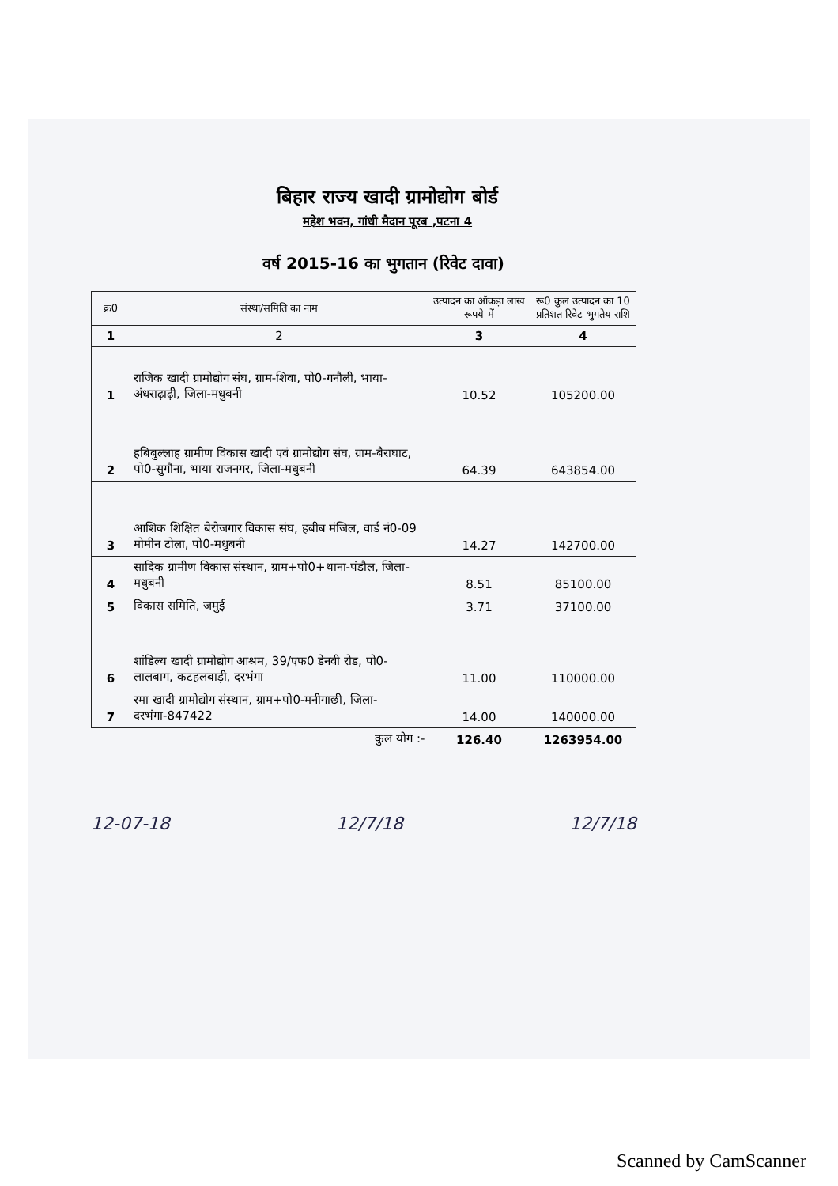बिहार राज्य खादी ग्रामोद्योग बोर्ड
महेश भवन, गांधी मैदान पूरब ,पटना 4
वर्ष 2015-16 का भुगतान (रिवेट दावा)
| क्र0 | संस्था/समिति का नाम | उत्पादन का ऑकड़ा लाख रूपये में | रू0 कुल उत्पादन का 10 प्रतिशत रिवेट भुगतेय राशि |
| --- | --- | --- | --- |
| 1 | 2 | 3 | 4 |
| 1 | राजिक खादी ग्रामोद्योग संघ, ग्राम-शिवा, पो0-गनौली, भाया-अंधराढ़ाढ़ी, जिला-मधुबनी | 10.52 | 105200.00 |
| 2 | हबिबुल्लाह ग्रामीण विकास खादी एवं ग्रामोद्योग संघ, ग्राम-बैराघाट, पो0-सुगौना, भाया राजनगर, जिला-मधुबनी | 64.39 | 643854.00 |
| 3 | आशिक शिक्षित बेरोजगार विकास संघ, हबीब मंजिल, वार्ड नं0-09 मोमीन टोला, पो0-मधुबनी | 14.27 | 142700.00 |
| 4 | सादिक ग्रामीण विकास संस्थान, ग्राम+पो0+थाना-पंडौल, जिला-मधुबनी | 8.51 | 85100.00 |
| 5 | विकास समिति, जमुई | 3.71 | 37100.00 |
| 6 | शांडिल्य खादी ग्रामोद्योग आश्रम, 39/एफ0 डेनवी रोड, पो0-लालबाग, कटहलबाड़ी, दरभंगा | 11.00 | 110000.00 |
| 7 | रमा खादी ग्रामोद्योग संस्थान, ग्राम+पो0-मनीगाछी, जिला-दरभंगा-847422 | 14.00 | 140000.00 |
| | कुल योग :- | 126.40 | 1263954.00 |
12-07-18 12/7/18 12/7/18
Scanned by CamScanner